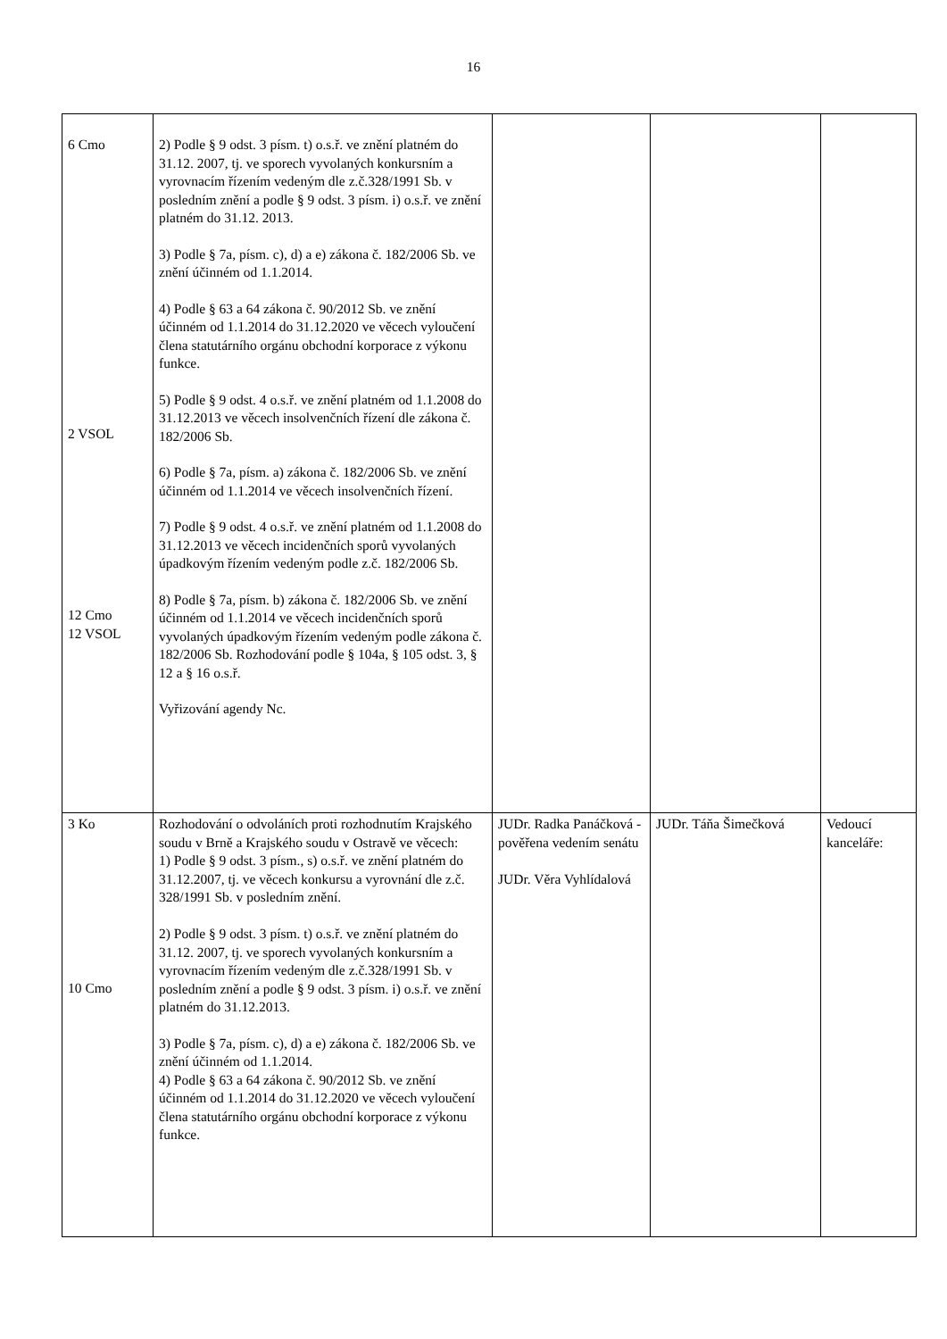16
| 6 Cmo 2 VSOL 12 Cmo 12 VSOL | 2) Podle § 9 odst. 3 písm. t) o.s.ř. ve znění platném do 31.12. 2007, tj. ve sporech vyvolaných konkursním a vyrovnacím řízením vedeným dle z.č.328/1991 Sb. v posledním znění a podle § 9 odst. 3 písm. i) o.s.ř. ve znění platném do 31.12. 2013. 3) Podle § 7a, písm. c), d) a e) zákona č. 182/2006 Sb. ve znění účinném od 1.1.2014. 4) Podle § 63 a 64 zákona č. 90/2012 Sb. ve znění účinném od 1.1.2014 do 31.12.2020 ve věcech vyloučení člena statutárního orgánu obchodní korporace z výkonu funkce. 5) Podle § 9 odst. 4 o.s.ř. ve znění platném od 1.1.2008 do 31.12.2013 ve věcech insolvenčních řízení dle zákona č. 182/2006 Sb. 6) Podle § 7a, písm. a) zákona č. 182/2006 Sb. ve znění účinném od 1.1.2014 ve věcech insolvenčních řízení. 7) Podle § 9 odst. 4 o.s.ř. ve znění platném od 1.1.2008 do 31.12.2013 ve věcech incidenčních sporů vyvolaných úpadkovým řízením vedeným podle z.č. 182/2006 Sb. 8) Podle § 7a, písm. b) zákona č. 182/2006 Sb. ve znění účinném od 1.1.2014 ve věcech incidenčních sporů vyvolaných úpadkovým řízením vedeným podle zákona č. 182/2006 Sb. Rozhodování podle § 104a, § 105 odst. 3, § 12 a § 16 o.s.ř. Vyřizování agendy Nc. | | | |
| 3 Ko 10 Cmo | Rozhodování o odvoláních proti rozhodnutím Krajského soudu v Brně a Krajského soudu v Ostravě ve věcech: 1) Podle § 9 odst. 3 písm., s) o.s.ř. ve znění platném do 31.12.2007, tj. ve věcech konkursu a vyrovnání dle z.č. 328/1991 Sb. v posledním znění. 2) Podle § 9 odst. 3 písm. t) o.s.ř. ve znění platném do 31.12. 2007, tj. ve sporech vyvolaných konkursním a vyrovnacím řízením vedeným dle z.č.328/1991 Sb. v posledním znění a podle § 9 odst. 3 písm. i) o.s.ř. ve znění platném do 31.12.2013. 3) Podle § 7a, písm. c), d) a e) zákona č. 182/2006 Sb. ve znění účinném od 1.1.2014. 4) Podle § 63 a 64 zákona č. 90/2012 Sb. ve znění účinném od 1.1.2014 do 31.12.2020 ve věcech vyloučení člena statutárního orgánu obchodní korporace z výkonu funkce. | JUDr. Radka Panáčková - pověřena vedením senátu JUDr. Věra Vyhlídalová | JUDr. Táňa Šimečková | Vedoucí kanceláře: |